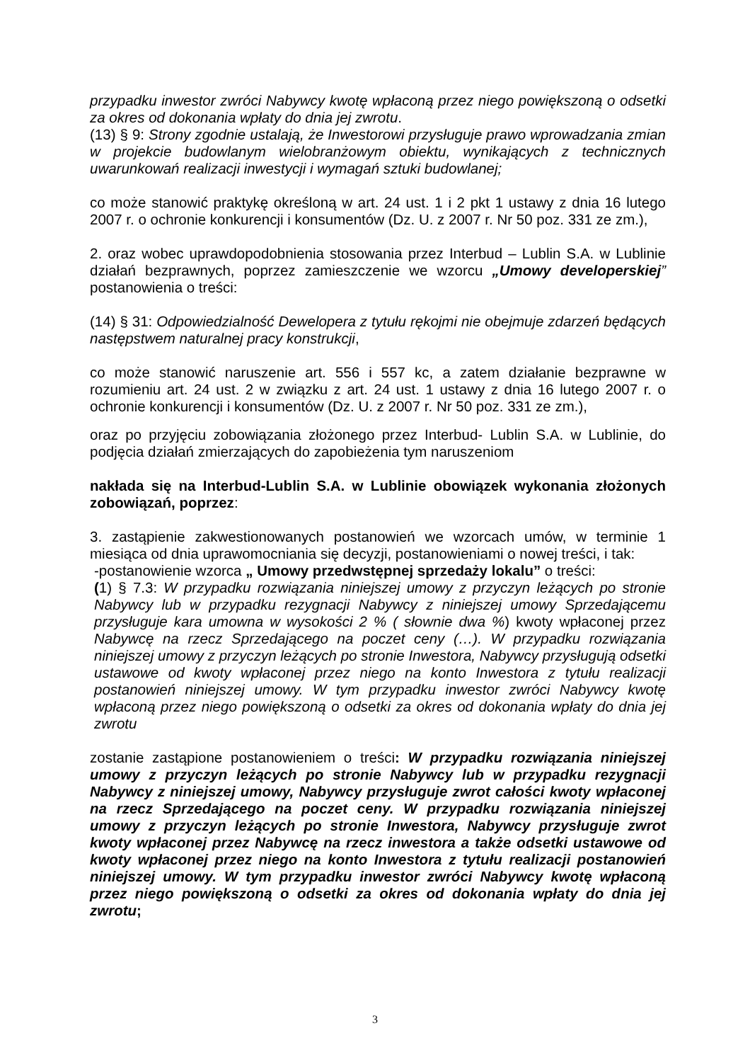przypadku inwestor zwróci Nabywcy kwotę wpłaconą przez niego powiększoną o odsetki za okres od dokonania wpłaty do dnia jej zwrotu.
(13) § 9: Strony zgodnie ustalają, że Inwestorowi przysługuje prawo wprowadzania zmian w projekcie budowlanym wielobranżowym obiektu, wynikających z technicznych uwarunkowań realizacji inwestycji i wymagań sztuki budowlanej;
co może stanowić praktykę określoną w art. 24 ust. 1 i 2 pkt 1 ustawy z dnia 16 lutego 2007 r. o ochronie konkurencji i konsumentów (Dz. U. z 2007 r. Nr 50 poz. 331 ze zm.),
2. oraz wobec uprawdopodobnienia stosowania przez Interbud – Lublin S.A. w Lublinie działań bezprawnych, poprzez zamieszczenie we wzorcu „Umowy developerskiej” postanowienia o treści:
(14) § 31: Odpowiedzialność Dewelopera z tytułu rękojmi nie obejmuje zdarzeń będących następstwem naturalnej pracy konstrukcji,
co może stanowić naruszenie art. 556 i 557 kc, a zatem działanie bezprawne w rozumieniu art. 24 ust. 2 w związku z art. 24 ust. 1 ustawy z dnia 16 lutego 2007 r. o ochronie konkurencji i konsumentów (Dz. U. z 2007 r. Nr 50 poz. 331 ze zm.),
oraz po przyjęciu zobowiązania złożonego przez Interbud- Lublin S.A. w Lublinie, do podjęcia działań zmierzających do zapobieżenia tym naruszeniom
nakłada się na Interbud-Lublin S.A. w Lublinie obowiązek wykonania złożonych zobowiązań, poprzez:
3. zastąpienie zakwestionowanych postanowień we wzorcach umów, w terminie 1 miesiąca od dnia uprawomocniania się decyzji, postanowieniami o nowej treści, i tak:
-postanowienie wzorca „ Umowy przedwstępnej sprzedaży lokalu” o treści:
(1) § 7.3: W przypadku rozwiązania niniejszej umowy z przyczyn leżących po stronie Nabywcy lub w przypadku rezygnacji Nabywcy z niniejszej umowy Sprzedającemu przysługuje kara umowna w wysokości 2 % ( słownie dwa %) kwoty wpłaconej przez Nabywcę na rzecz Sprzedającego na poczet ceny (…). W przypadku rozwiązania niniejszej umowy z przyczyn leżących po stronie Inwestora, Nabywcy przysługują odsetki ustawowe od kwoty wpłaconej przez niego na konto Inwestora z tytułu realizacji postanowień niniejszej umowy. W tym przypadku inwestor zwróci Nabywcy kwotę wpłaconą przez niego powiększoną o odsetki za okres od dokonania wpłaty do dnia jej zwrotu
zostanie zastąpione postanowieniem o treści: W przypadku rozwiązania niniejszej umowy z przyczyn leżących po stronie Nabywcy lub w przypadku rezygnacji Nabywcy z niniejszej umowy, Nabywcy przysługuje zwrot całości kwoty wpłaconej na rzecz Sprzedającego na poczet ceny. W przypadku rozwiązania niniejszej umowy z przyczyn leżących po stronie Inwestora, Nabywcy przysługuje zwrot kwoty wpłaconej przez Nabywcę na rzecz inwestora a także odsetki ustawowe od kwoty wpłaconej przez niego na konto Inwestora z tytułu realizacji postanowień niniejszej umowy. W tym przypadku inwestor zwróci Nabywcy kwotę wpłaconą przez niego powiększoną o odsetki za okres od dokonania wpłaty do dnia jej zwrotu;
3